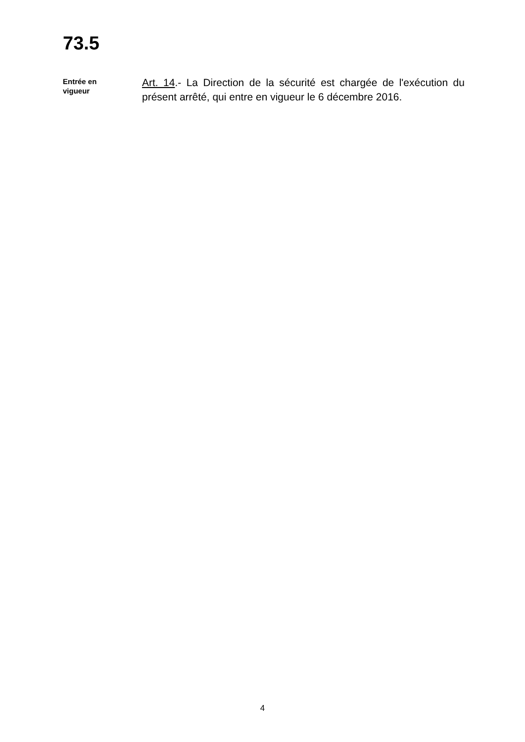73.5
Entrée en
vigueur
Art. 14.- La Direction de la sécurité est chargée de l'exécution du présent arrêté, qui entre en vigueur le 6 décembre 2016.
4